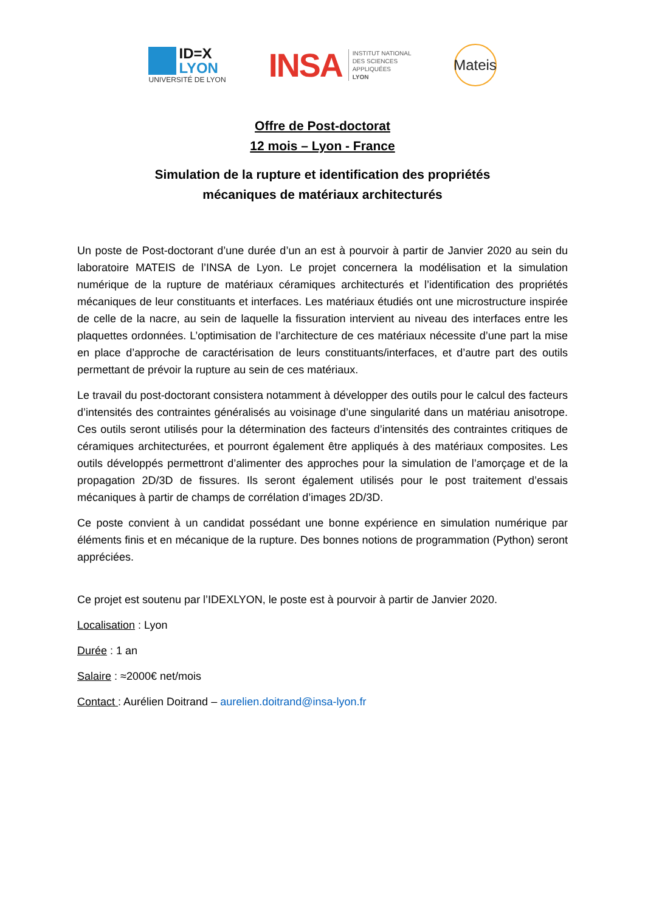ID=X
LYON
UNIVERSITÉ DE LYON
INSA
INSTITUT NATIONAL
DES SCIENCES
APPLIQUÉES
LYON
Mateis
Offre de Post-doctorat
12 mois – Lyon - France
Simulation de la rupture et identification des propriétés
mécaniques de matériaux architecturés
Un poste de Post-doctorant d’une durée d’un an est à pourvoir à partir de Janvier 2020 au sein du laboratoire MATEIS de l’INSA de Lyon. Le projet concernera la modélisation et la simulation numérique de la rupture de matériaux céramiques architecturés et l’identification des propriétés mécaniques de leur constituants et interfaces. Les matériaux étudiés ont une microstructure inspirée de celle de la nacre, au sein de laquelle la fissuration intervient au niveau des interfaces entre les plaquettes ordonnées. L’optimisation de l’architecture de ces matériaux nécessite d’une part la mise en place d’approche de caractérisation de leurs constituants/interfaces, et d’autre part des outils permettant de prévoir la rupture au sein de ces matériaux.
Le travail du post-doctorant consistera notamment à développer des outils pour le calcul des facteurs d’intensités des contraintes généralisés au voisinage d’une singularité dans un matériau anisotrope. Ces outils seront utilisés pour la détermination des facteurs d’intensités des contraintes critiques de céramiques architecturées, et pourront également être appliqués à des matériaux composites. Les outils développés permettront d’alimenter des approches pour la simulation de l’amorçage et de la propagation 2D/3D de fissures. Ils seront également utilisés pour le post traitement d’essais mécaniques à partir de champs de corrélation d’images 2D/3D.
Ce poste convient à un candidat possédant une bonne expérience en simulation numérique par éléments finis et en mécanique de la rupture. Des bonnes notions de programmation (Python) seront appréciées.
Ce projet est soutenu par l’IDEXLYON, le poste est à pourvoir à partir de Janvier 2020.
Localisation : Lyon
Durée : 1 an
Salaire : ≈2000€ net/mois
Contact : Aurélien Doitrand – aurelien.doitrand@insa-lyon.fr